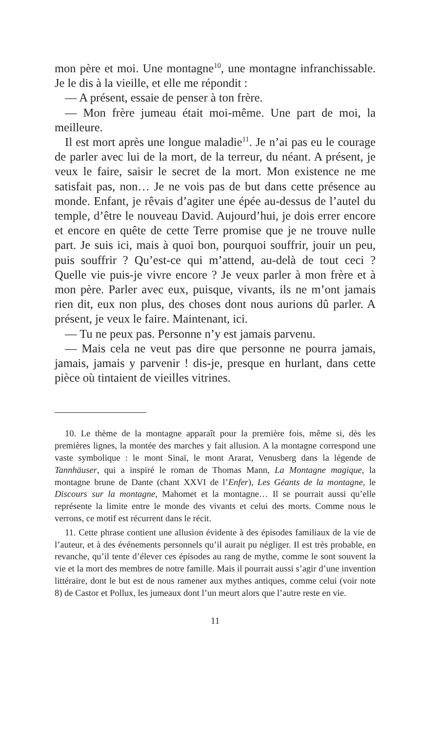mon père et moi. Une montagne<sup>10</sup>, une montagne infranchissable. Je le dis à la vieille, et elle me répondit :
— A présent, essaie de penser à ton frère.
— Mon frère jumeau était moi-même. Une part de moi, la meilleure.
Il est mort après une longue maladie<sup>11</sup>. Je n’ai pas eu le courage de parler avec lui de la mort, de la terreur, du néant. A présent, je veux le faire, saisir le secret de la mort. Mon existence ne me satisfait pas, non… Je ne vois pas de but dans cette présence au monde. Enfant, je rêvais d’agiter une épée au-dessus de l’autel du temple, d’être le nouveau David. Aujourd’hui, je dois errer encore et encore en quête de cette Terre promise que je ne trouve nulle part. Je suis ici, mais à quoi bon, pourquoi souffrir, jouir un peu, puis souffrir ? Qu’est-ce qui m’attend, au-delà de tout ceci ? Quelle vie puis-je vivre encore ? Je veux parler à mon frère et à mon père. Parler avec eux, puisque, vivants, ils ne m’ont jamais rien dit, eux non plus, des choses dont nous aurions dû parler. A présent, je veux le faire. Maintenant, ici.
— Tu ne peux pas. Personne n’y est jamais parvenu.
— Mais cela ne veut pas dire que personne ne pourra jamais, jamais, jamais y parvenir ! dis-je, presque en hurlant, dans cette pièce où tintaient de vieilles vitrines.
10. Le thème de la montagne apparaît pour la première fois, même si, dès les premières lignes, la montée des marches y fait allusion. A la montagne correspond une vaste symbolique : le mont Sinaï, le mont Ararat, Venusberg dans la légende de Tannhäuser, qui a inspiré le roman de Thomas Mann, La Montagne magique, la montagne brune de Dante (chant XXVI de l’Enfer), Les Géants de la montagne, le Discours sur la montagne, Mahomet et la montagne… Il se pourrait aussi qu’elle représente la limite entre le monde des vivants et celui des morts. Comme nous le verrons, ce motif est récurrent dans le récit.
11. Cette phrase contient une allusion évidente à des épisodes familiaux de la vie de l’auteur, et à des événements personnels qu’il aurait pu négliger. Il est très probable, en revanche, qu’il tente d’élever ces épisodes au rang de mythe, comme le sont souvent la vie et la mort des membres de notre famille. Mais il pourrait aussi s’agir d’une invention littéraire, dont le but est de nous ramener aux mythes antiques, comme celui (voir note 8) de Castor et Pollux, les jumeaux dont l’un meurt alors que l’autre reste en vie.
11